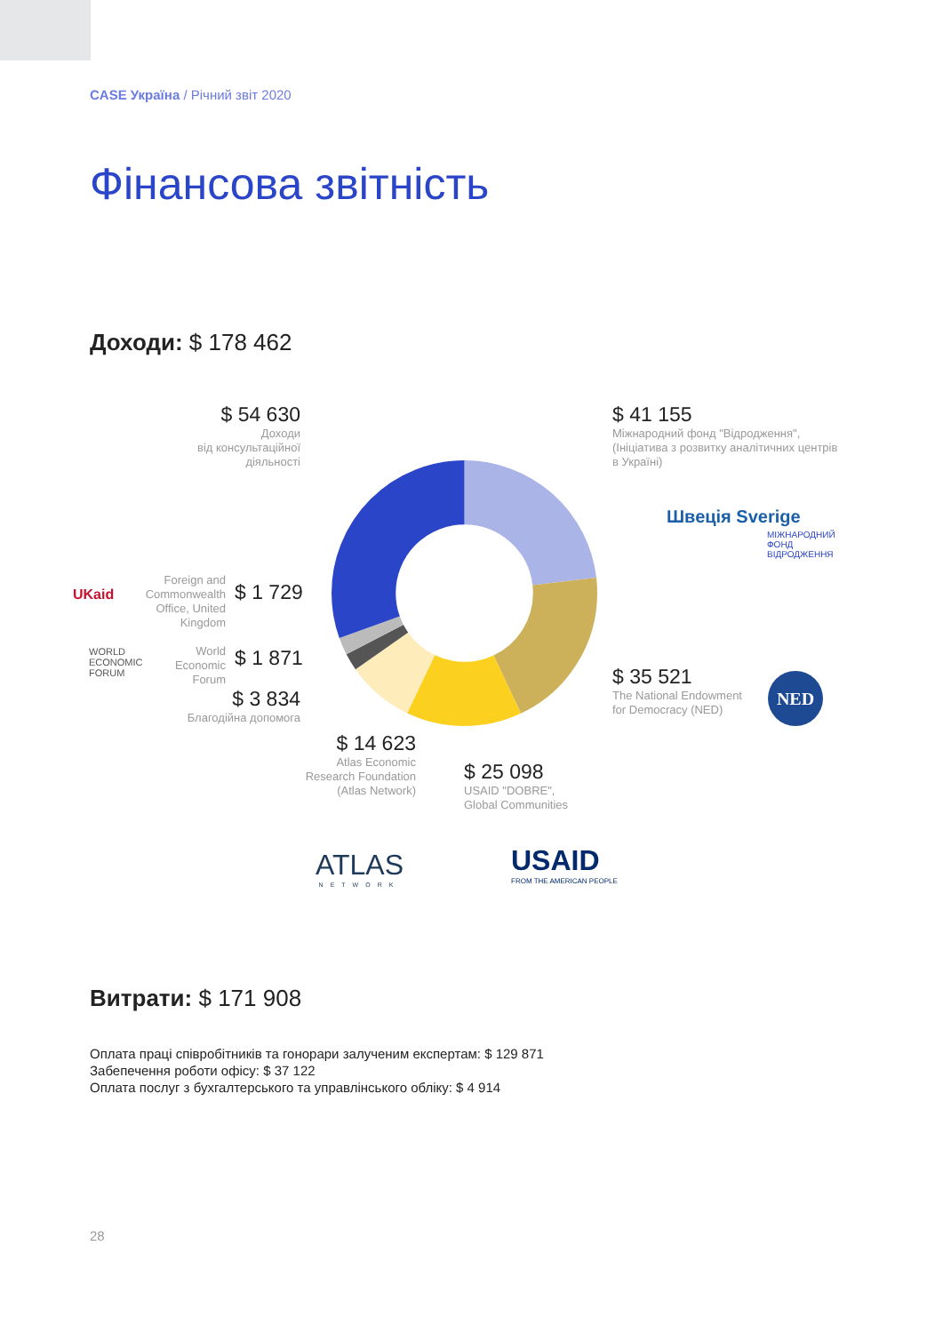CASE Україна / Річний звіт 2020
Фінансова звітність
Доходи: $ 178 462
$ 54 630
Доходи
від консультаційної
діяльності
$ 41 155
Міжнародний фонд "Відродження",
(Ініціатива з розвитку аналітичних центрів
в Україні)
Швеція Sverige
МІЖНАРОДНИЙ
ФОНД
ВІДРОДЖЕННЯ
UKaid
Foreign and
Commonwealth
Office, United
Kingdom
$ 1 729
WORLD
ECONOMIC
FORUM
World
Economic
Forum
$ 1 871
$ 3 834
Благодійна допомога
$ 35 521
The National Endowment
for Democracy (NED)
NED
$ 14 623
Atlas Economic
Research Foundation
(Atlas Network)
$ 25 098
USAID "DOBRE",
Global Communities
ATLAS
NETWORK
USAID
FROM THE AMERICAN PEOPLE
Витрати: $ 171 908
Оплата праці співробітників та гонорари залученим експертам: $ 129 871
Забепечення роботи офісу: $ 37 122
Оплата послуг з бухгалтерського та управлінського обліку: $ 4 914
28